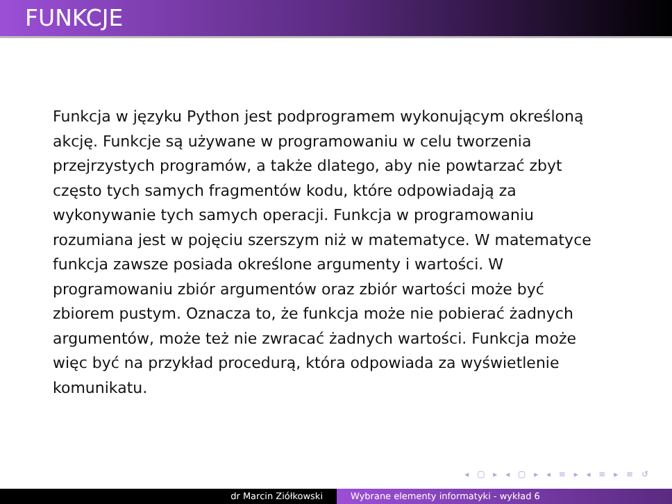FUNKCJE
Funkcja w języku Python jest podprogramem wykonującym określoną akcję. Funkcje są używane w programowaniu w celu tworzenia przejrzystych programów, a także dlatego, aby nie powtarzać zbyt często tych samych fragmentów kodu, które odpowiadają za wykonywanie tych samych operacji. Funkcja w programowaniu rozumiana jest w pojęciu szerszym niż w matematyce. W matematyce funkcja zawsze posiada określone argumenty i wartości. W programowaniu zbiór argumentów oraz zbiór wartości może być zbiorem pustym. Oznacza to, że funkcja może nie pobierać żadnych argumentów, może też nie zwracać żadnych wartości. Funkcja może więc być na przykład procedurą, która odpowiada za wyświetlenie komunikatu.
◂ ▢ ▸ ◂ ▢ ▸ ◂ ≡ ▸ ◂ ≡ ▸ ≡ ↺
dr Marcin Ziółkowski Wybrane elementy informatyki - wykład 6